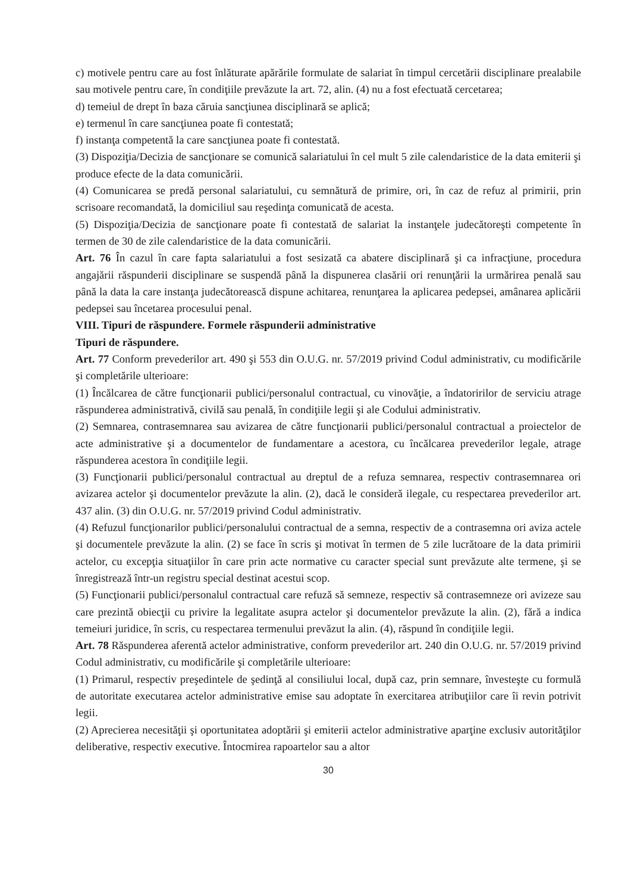c) motivele pentru care au fost înlăturate apărările formulate de salariat în timpul cercetării disciplinare prealabile sau motivele pentru care, în condiţiile prevăzute la art. 72, alin. (4) nu a fost efectuată cercetarea;
d) temeiul de drept în baza căruia sancţiunea disciplinară se aplică;
e) termenul în care sancţiunea poate fi contestată;
f) instanţa competentă la care sancţiunea poate fi contestată.
(3) Dispoziţia/Decizia de sancţionare se comunică salariatului în cel mult 5 zile calendaristice de la data emiterii şi produce efecte de la data comunicării.
(4) Comunicarea se predă personal salariatului, cu semnătură de primire, ori, în caz de refuz al primirii, prin scrisoare recomandată, la domiciliul sau reşedinţa comunicată de acesta.
(5) Dispoziţia/Decizia de sancţionare poate fi contestată de salariat la instanţele judecătoreşti competente în termen de 30 de zile calendaristice de la data comunicării.
Art. 76 În cazul în care fapta salariatului a fost sesizată ca abatere disciplinară şi ca infracţiune, procedura angajării răspunderii disciplinare se suspendă până la dispunerea clasării ori renunţării la urmărirea penală sau până la data la care instanţa judecătorească dispune achitarea, renunţarea la aplicarea pedepsei, amânarea aplicării pedepsei sau încetarea procesului penal.
VIII. Tipuri de răspundere. Formele răspunderii administrative
Tipuri de răspundere.
Art. 77 Conform prevederilor art. 490 şi 553 din O.U.G. nr. 57/2019 privind Codul administrativ, cu modificările şi completările ulterioare:
(1) Încălcarea de către funcţionarii publici/personalul contractual, cu vinovăţie, a îndatoririlor de serviciu atrage răspunderea administrativă, civilă sau penală, în condiţiile legii şi ale Codului administrativ.
(2) Semnarea, contrasemnarea sau avizarea de către funcţionarii publici/personalul contractual a proiectelor de acte administrative şi a documentelor de fundamentare a acestora, cu încălcarea prevederilor legale, atrage răspunderea acestora în condiţiile legii.
(3) Funcţionarii publici/personalul contractual au dreptul de a refuza semnarea, respectiv contrasemnarea ori avizarea actelor şi documentelor prevăzute la alin. (2), dacă le consideră ilegale, cu respectarea prevederilor art. 437 alin. (3) din O.U.G. nr. 57/2019 privind Codul administrativ.
(4) Refuzul funcţionarilor publici/personalului contractual de a semna, respectiv de a contrasemna ori aviza actele şi documentele prevăzute la alin. (2) se face în scris şi motivat în termen de 5 zile lucrătoare de la data primirii actelor, cu excepţia situaţiilor în care prin acte normative cu caracter special sunt prevăzute alte termene, şi se înregistrează într-un registru special destinat acestui scop.
(5) Funcţionarii publici/personalul contractual care refuză să semneze, respectiv să contrasemneze ori avizeze sau care prezintă obiecţii cu privire la legalitate asupra actelor şi documentelor prevăzute la alin. (2), fără a indica temeiuri juridice, în scris, cu respectarea termenului prevăzut la alin. (4), răspund în condiţiile legii.
Art. 78 Răspunderea aferentă actelor administrative, conform prevederilor art. 240 din O.U.G. nr. 57/2019 privind Codul administrativ, cu modificările şi completările ulterioare:
(1) Primarul, respectiv preşedintele de şedinţă al consiliului local, după caz, prin semnare, învesteşte cu formulă de autoritate executarea actelor administrative emise sau adoptate în exercitarea atribuţiilor care îi revin potrivit legii.
(2) Aprecierea necesităţii şi oportunitatea adoptării şi emiterii actelor administrative aparţine exclusiv autorităţilor deliberative, respectiv executive. Întocmirea rapoartelor sau a altor
30